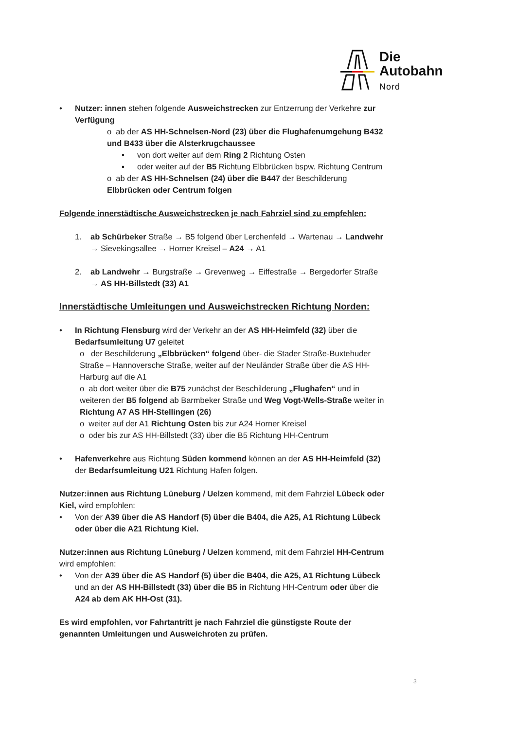Die
Autobahn
Nord
• Nutzer: innen stehen folgende Ausweichstrecken zur Entzerrung der Verkehre zur Verfügung
o ab der AS HH-Schnelsen-Nord (23) über die Flughafenumgehung B432 und B433 über die Alsterkrugchaussee
▪ von dort weiter auf dem Ring 2 Richtung Osten
▪ oder weiter auf der B5 Richtung Elbbrücken bspw. Richtung Centrum
o ab der AS HH-Schnelsen (24) über die B447 der Beschilderung Elbbrücken oder Centrum folgen
Folgende innerstädtische Ausweichstrecken je nach Fahrziel sind zu empfehlen:
1. ab Schürbeker Straße → B5 folgend über Lerchenfeld → Wartenau → Landwehr → Sievekingsallee → Horner Kreisel – A24 → A1
2. ab Landwehr → Burgstraße → Grevenweg → Eiffestraße → Bergedorfer Straße → AS HH-Billstedt (33) A1
Innerstädtische Umleitungen und Ausweichstrecken Richtung Norden:
• In Richtung Flensburg wird der Verkehr an der AS HH-Heimfeld (32) über die Bedarfsumleitung U7 geleitet
o der Beschilderung „Elbbrücken“ folgend über- die Stader Straße-Buxtehuder Straße – Hannoversche Straße, weiter auf der Neuländer Straße über die AS HH-Harburg auf die A1
o ab dort weiter über die B75 zunächst der Beschilderung „Flughafen“ und in weiteren der B5 folgend ab Barmbeker Straße und Weg Vogt-Wells-Straße weiter in Richtung A7 AS HH-Stellingen (26)
o weiter auf der A1 Richtung Osten bis zur A24 Horner Kreisel
o oder bis zur AS HH-Billstedt (33) über die B5 Richtung HH-Centrum
• Hafenverkehre aus Richtung Süden kommend können an der AS HH-Heimfeld (32) der Bedarfsumleitung U21 Richtung Hafen folgen.
Nutzer:innen aus Richtung Lüneburg / Uelzen kommend, mit dem Fahrziel Lübeck oder Kiel, wird empfohlen:
• Von der A39 über die AS Handorf (5) über die B404, die A25, A1 Richtung Lübeck oder über die A21 Richtung Kiel.
Nutzer:innen aus Richtung Lüneburg / Uelzen kommend, mit dem Fahrziel HH-Centrum wird empfohlen:
• Von der A39 über die AS Handorf (5) über die B404, die A25, A1 Richtung Lübeck und an der AS HH-Billstedt (33) über die B5 in Richtung HH-Centrum oder über die A24 ab dem AK HH-Ost (31).
Es wird empfohlen, vor Fahrtantritt je nach Fahrziel die günstigste Route der genannten Umleitungen und Ausweichroten zu prüfen.
3